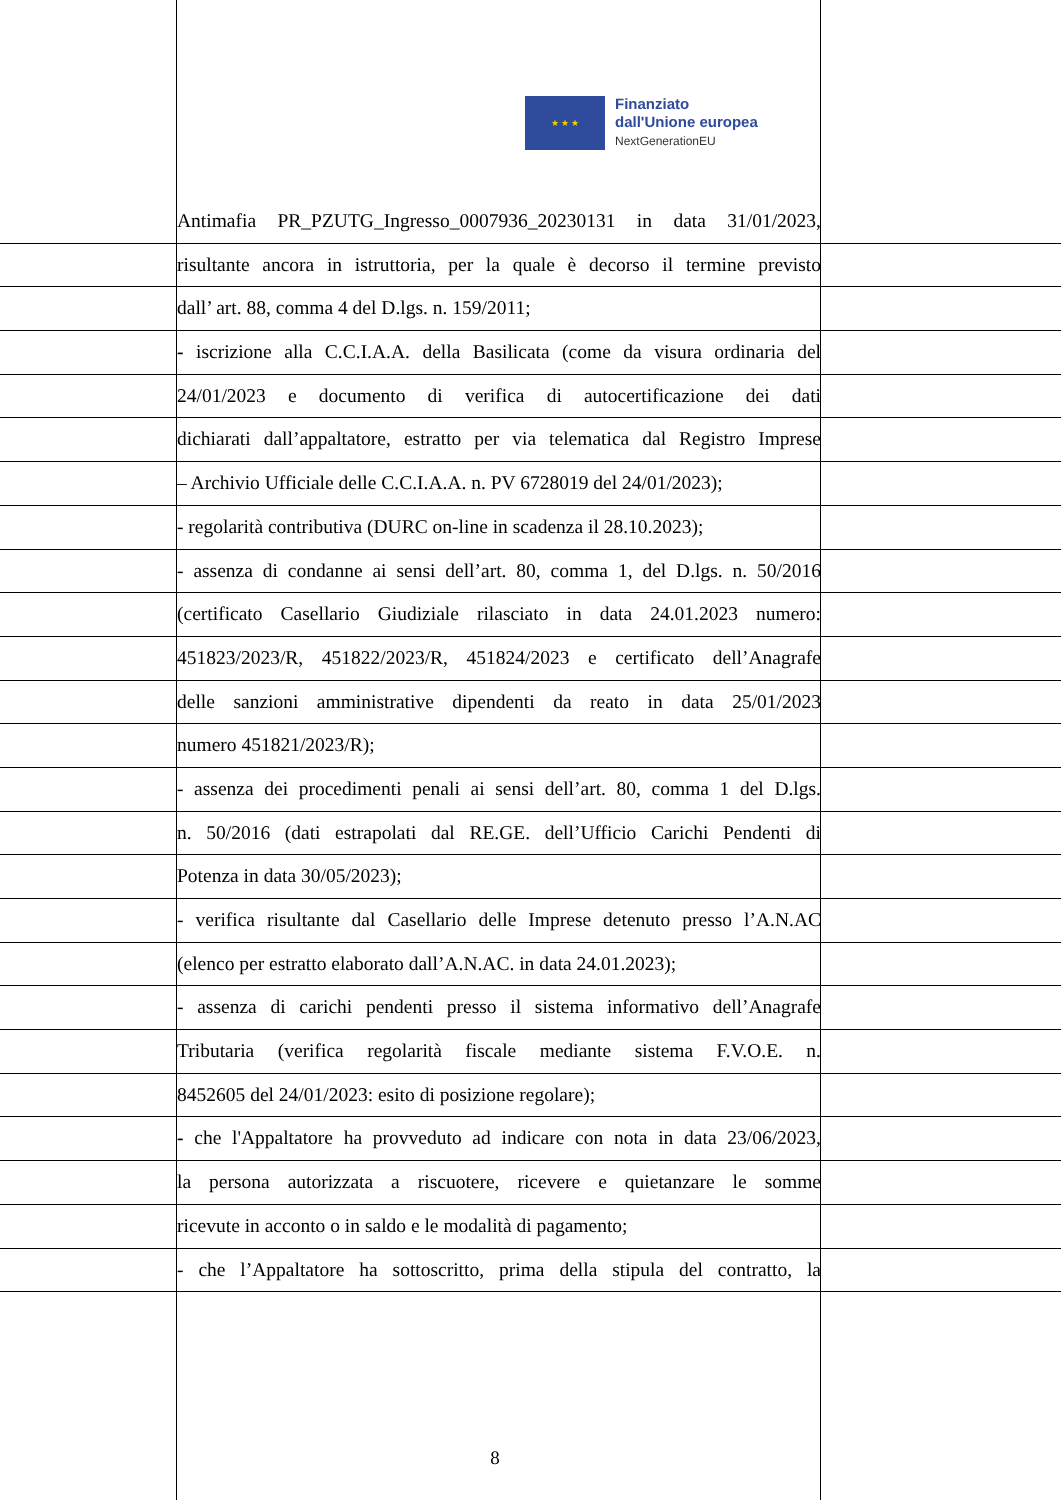★ ★ ★
Finanziato
dall'Unione europea
NextGenerationEU
Antimafia PR_PZUTG_Ingresso_0007936_20230131 in data 31/01/2023,
risultante ancora in istruttoria, per la quale è decorso il termine previsto
dall’ art. 88, comma 4 del D.lgs. n. 159/2011;
- iscrizione alla C.C.I.A.A. della Basilicata (come da visura ordinaria del
24/01/2023 e documento di verifica di autocertificazione dei dati
dichiarati dall’appaltatore, estratto per via telematica dal Registro Imprese
– Archivio Ufficiale delle C.C.I.A.A. n. PV 6728019 del 24/01/2023);
- regolarità contributiva (DURC on-line in scadenza il 28.10.2023);
- assenza di condanne ai sensi dell’art. 80, comma 1, del D.lgs. n. 50/2016
(certificato Casellario Giudiziale rilasciato in data 24.01.2023 numero:
451823/2023/R, 451822/2023/R, 451824/2023 e certificato dell’Anagrafe
delle sanzioni amministrative dipendenti da reato in data 25/01/2023
numero 451821/2023/R);
- assenza dei procedimenti penali ai sensi dell’art. 80, comma 1 del D.lgs.
n. 50/2016 (dati estrapolati dal RE.GE. dell’Ufficio Carichi Pendenti di
Potenza in data 30/05/2023);
- verifica risultante dal Casellario delle Imprese detenuto presso l’A.N.AC
(elenco per estratto elaborato dall’A.N.AC. in data 24.01.2023);
- assenza di carichi pendenti presso il sistema informativo dell’Anagrafe
Tributaria (verifica regolarità fiscale mediante sistema F.V.O.E. n.
8452605 del 24/01/2023: esito di posizione regolare);
- che l'Appaltatore ha provveduto ad indicare con nota in data 23/06/2023,
la persona autorizzata a riscuotere, ricevere e quietanzare le somme
ricevute in acconto o in saldo e le modalità di pagamento;
- che l’Appaltatore ha sottoscritto, prima della stipula del contratto, la
8